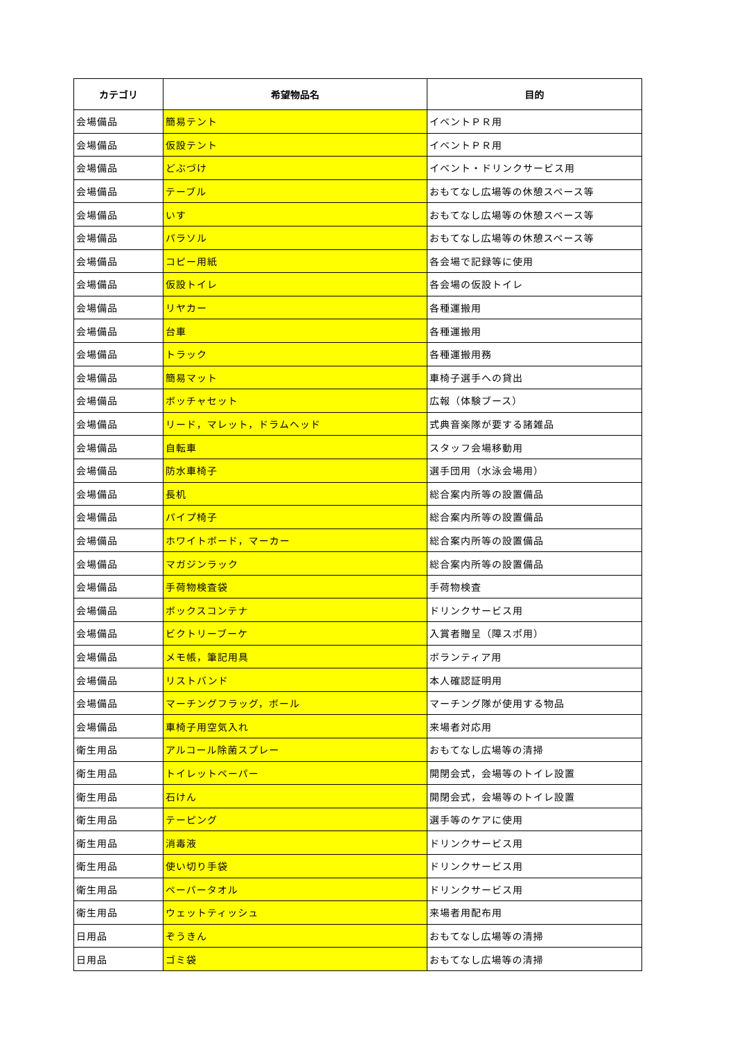| カテゴリ | 希望物品名 | 目的 |
| --- | --- | --- |
| 会場備品 | 簡易テント | イベントＰＲ用 |
| 会場備品 | 仮設テント | イベントＰＲ用 |
| 会場備品 | どぶづけ | イベント・ドリンクサービス用 |
| 会場備品 | テーブル | おもてなし広場等の休憩スペース等 |
| 会場備品 | いす | おもてなし広場等の休憩スペース等 |
| 会場備品 | パラソル | おもてなし広場等の休憩スペース等 |
| 会場備品 | コピー用紙 | 各会場で記録等に使用 |
| 会場備品 | 仮設トイレ | 各会場の仮設トイレ |
| 会場備品 | リヤカー | 各種運搬用 |
| 会場備品 | 台車 | 各種運搬用 |
| 会場備品 | トラック | 各種運搬用務 |
| 会場備品 | 簡易マット | 車椅子選手への貸出 |
| 会場備品 | ボッチャセット | 広報（体験ブース） |
| 会場備品 | リード，マレット，ドラムヘッド | 式典音楽隊が要する諸雑品 |
| 会場備品 | 自転車 | スタッフ会場移動用 |
| 会場備品 | 防水車椅子 | 選手団用（水泳会場用） |
| 会場備品 | 長机 | 総合案内所等の設置備品 |
| 会場備品 | パイプ椅子 | 総合案内所等の設置備品 |
| 会場備品 | ホワイトボード，マーカー | 総合案内所等の設置備品 |
| 会場備品 | マガジンラック | 総合案内所等の設置備品 |
| 会場備品 | 手荷物検査袋 | 手荷物検査 |
| 会場備品 | ボックスコンテナ | ドリンクサービス用 |
| 会場備品 | ビクトリーブーケ | 入賞者贈呈（障スポ用） |
| 会場備品 | メモ帳，筆記用具 | ボランティア用 |
| 会場備品 | リストバンド | 本人確認証明用 |
| 会場備品 | マーチングフラッグ，ボール | マーチング隊が使用する物品 |
| 会場備品 | 車椅子用空気入れ | 来場者対応用 |
| 衛生用品 | アルコール除菌スプレー | おもてなし広場等の清掃 |
| 衛生用品 | トイレットペーパー | 開閉会式，会場等のトイレ設置 |
| 衛生用品 | 石けん | 開閉会式，会場等のトイレ設置 |
| 衛生用品 | テーピング | 選手等のケアに使用 |
| 衛生用品 | 消毒液 | ドリンクサービス用 |
| 衛生用品 | 使い切り手袋 | ドリンクサービス用 |
| 衛生用品 | ペーパータオル | ドリンクサービス用 |
| 衛生用品 | ウェットティッシュ | 来場者用配布用 |
| 日用品 | ぞうきん | おもてなし広場等の清掃 |
| 日用品 | ゴミ袋 | おもてなし広場等の清掃 |